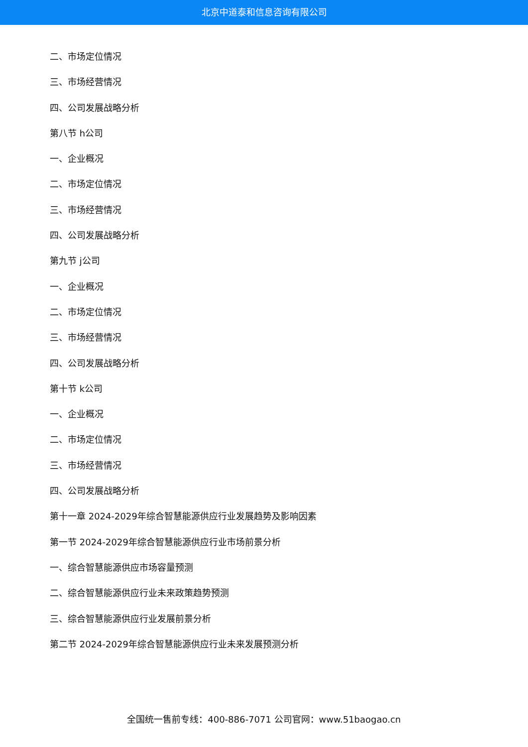北京中道泰和信息咨询有限公司
二、市场定位情况
三、市场经营情况
四、公司发展战略分析
第八节 h公司
一、企业概况
二、市场定位情况
三、市场经营情况
四、公司发展战略分析
第九节 j公司
一、企业概况
二、市场定位情况
三、市场经营情况
四、公司发展战略分析
第十节 k公司
一、企业概况
二、市场定位情况
三、市场经营情况
四、公司发展战略分析
第十一章 2024-2029年综合智慧能源供应行业发展趋势及影响因素
第一节 2024-2029年综合智慧能源供应行业市场前景分析
一、综合智慧能源供应市场容量预测
二、综合智慧能源供应行业未来政策趋势预测
三、综合智慧能源供应行业发展前景分析
第二节 2024-2029年综合智慧能源供应行业未来发展预测分析
全国统一售前专线：400-886-7071 公司官网：www.51baogao.cn